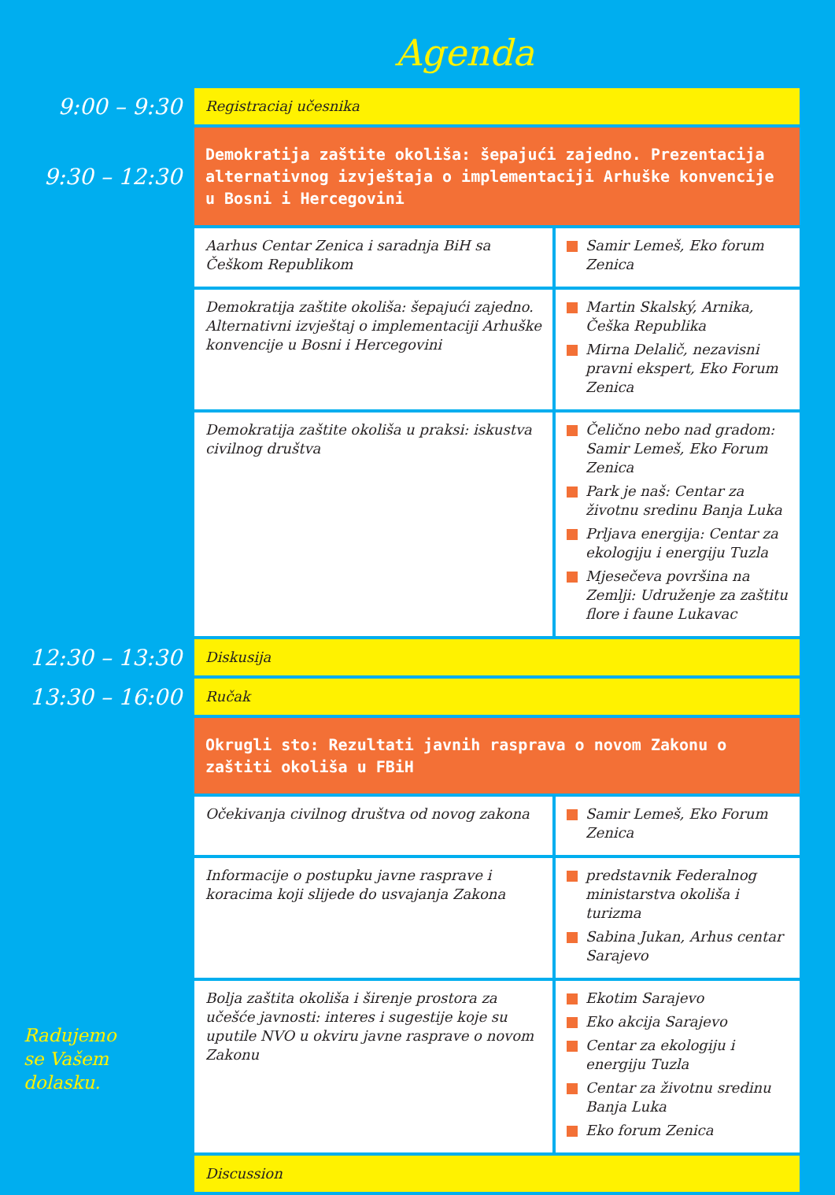Agenda
| 9:00 – 9:30 | Registraciaj učesnika | |
| 9:30 – 12:30 | Demokratija zaštite okoliša: šepajući zajedno. Prezentacija alternativnog izvještaja o implementaciji Arhuške konvencije u Bosni i Hercegovini | |
| | Aarhus Centar Zenica i saradnja BiH sa Češkom Republikom | Samir Lemeš, Eko forum Zenica |
| | Demokratija zaštite okoliša: šepajući zajedno. Alternativni izvještaj o implementaciji Arhuške konvencije u Bosni i Hercegovini | Martin Skalský, Arnika, Češka Republika Mirna Delalič, nezavisni pravni ekspert, Eko Forum Zenica |
| | Demokratija zaštite okoliša u praksi: iskustva civilnog društva | Čelično nebo nad gradom: Samir Lemeš, Eko Forum Zenica Park je naš: Centar za životnu sredinu Banja Luka Prljava energija: Centar za ekologiju i energiju Tuzla Mjesečeva površina na Zemlji: Udruženje za zaštitu flore i faune Lukavac |
| 12:30 – 13:30 | Diskusija | |
| 13:30 – 16:00 | Ručak | |
| | Okrugli sto: Rezultati javnih rasprava o novom Zakonu o zaštiti okoliša u FBiH | |
| | Očekivanja civilnog društva od novog zakona | Samir Lemeš, Eko Forum Zenica |
| | Informacije o postupku javne rasprave i koracima koji slijede do usvajanja Zakona | predstavnik Federalnog ministarstva okoliša i turizma Sabina Jukan, Arhus centar Sarajevo |
| | Bolja zaštita okoliša i širenje prostora za učešće javnosti: interes i sugestije koje su uputile NVO u okviru javne rasprave o novom Zakonu | Ekotim Sarajevo Eko akcija Sarajevo Centar za ekologiju i energiju Tuzla Centar za životnu sredinu Banja Luka Eko forum Zenica |
| | Discussion | |
Radujemo
se Vašem
dolasku.